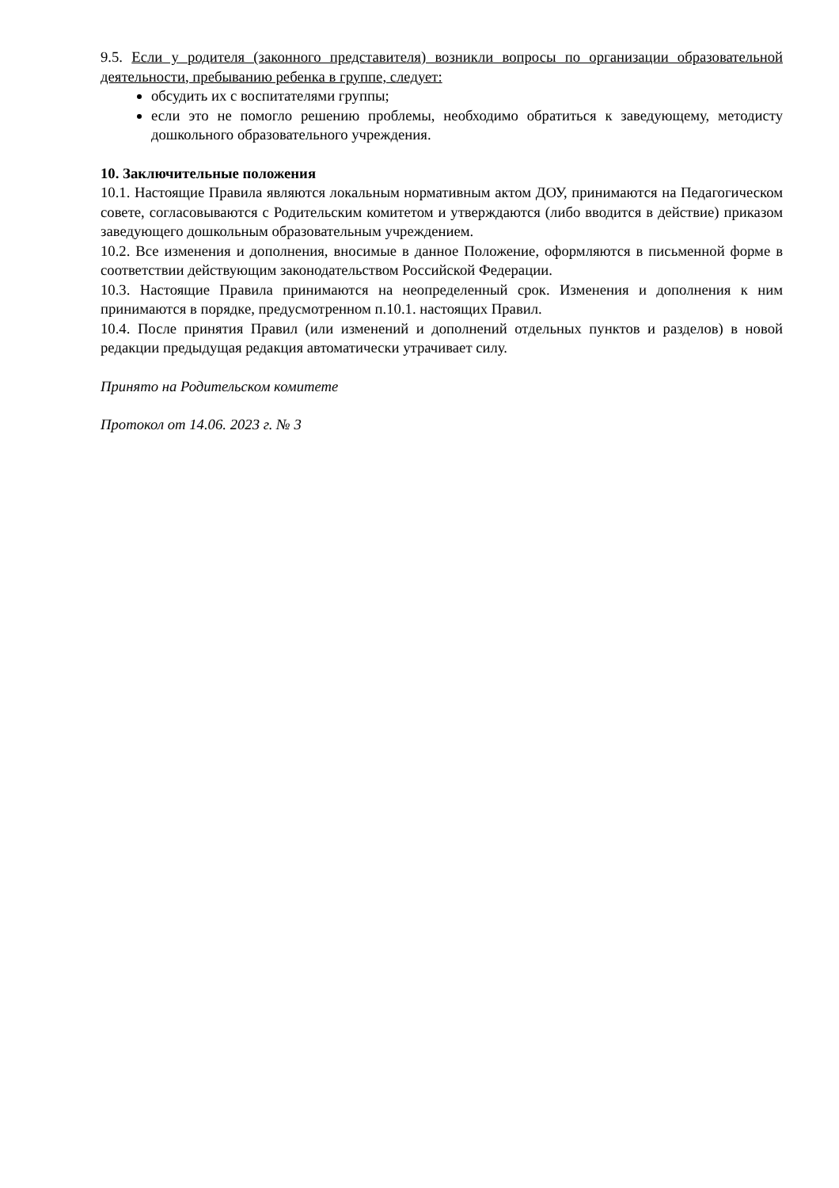9.5. Если у родителя (законного представителя) возникли вопросы по организации образовательной деятельности, пребыванию ребенка в группе, следует:
обсудить их с воспитателями группы;
если это не помогло решению проблемы, необходимо обратиться к заведующему, методисту дошкольного образовательного учреждения.
10. Заключительные положения
10.1. Настоящие Правила являются локальным нормативным актом ДОУ, принимаются на Педагогическом совете, согласовываются с Родительским комитетом и утверждаются (либо вводится в действие) приказом заведующего дошкольным образовательным учреждением.
10.2. Все изменения и дополнения, вносимые в данное Положение, оформляются в письменной форме в соответствии действующим законодательством Российской Федерации.
10.3. Настоящие Правила принимаются на неопределенный срок. Изменения и дополнения к ним принимаются в порядке, предусмотренном п.10.1. настоящих Правил.
10.4. После принятия Правил (или изменений и дополнений отдельных пунктов и разделов) в новой редакции предыдущая редакция автоматически утрачивает силу.
Принято на Родительском комитете
Протокол от 14.06. 2023 г. № 3